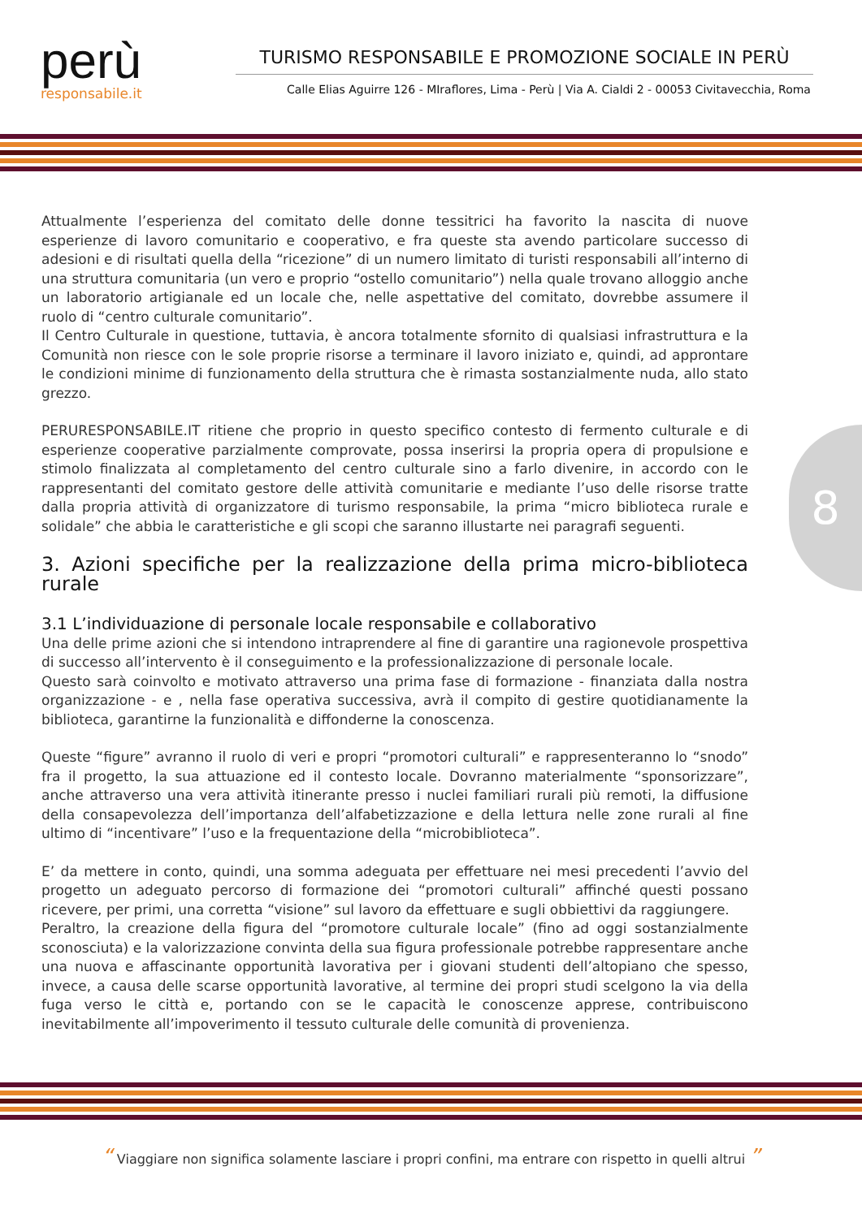perù
responsabile.it
TURISMO RESPONSABILE E PROMOZIONE SOCIALE IN PERÙ
Calle Elias Aguirre 126 - MIraflores, Lima - Perù | Via A. Cialdi 2 - 00053 Civitavecchia, Roma
8
Attualmente l’esperienza del comitato delle donne tessitrici ha favorito la nascita di nuove esperienze di lavoro comunitario e cooperativo, e fra queste sta avendo particolare successo di adesioni e di risultati quella della “ricezione” di un numero limitato di turisti responsabili all’interno di una struttura comunitaria (un vero e proprio “ostello comunitario”) nella quale trovano alloggio anche un laboratorio artigianale ed un locale che, nelle aspettative del comitato, dovrebbe assumere il ruolo di “centro culturale comunitario”.
Il Centro Culturale in questione, tuttavia, è ancora totalmente sfornito di qualsiasi infrastruttura e la Comunità non riesce con le sole proprie risorse a terminare il lavoro iniziato e, quindi, ad approntare le condizioni minime di funzionamento della struttura che è rimasta sostanzialmente nuda, allo stato grezzo.
PERURESPONSABILE.IT ritiene che proprio in questo specifico contesto di fermento culturale e di esperienze cooperative parzialmente comprovate, possa inserirsi la propria opera di propulsione e stimolo finalizzata al completamento del centro culturale sino a farlo divenire, in accordo con le rappresentanti del comitato gestore delle attività comunitarie e mediante l’uso delle risorse tratte dalla propria attività di organizzatore di turismo responsabile, la prima “micro biblioteca rurale e solidale” che abbia le caratteristiche e gli scopi che saranno illustarte nei paragrafi seguenti.
3. Azioni specifiche per la realizzazione della prima micro-biblioteca rurale
3.1 L’individuazione di personale locale responsabile e collaborativo
Una delle prime azioni che si intendono intraprendere al fine di garantire una ragionevole prospettiva di successo all’intervento è il conseguimento e la professionalizzazione di personale locale.
Questo sarà coinvolto e motivato attraverso una prima fase di formazione - finanziata dalla nostra organizzazione - e , nella fase operativa successiva, avrà il compito di gestire quotidianamente la biblioteca, garantirne la funzionalità e diffonderne la conoscenza.
Queste “figure” avranno il ruolo di veri e propri “promotori culturali” e rappresenteranno lo “snodo” fra il progetto, la sua attuazione ed il contesto locale. Dovranno materialmente “sponsorizzare”, anche attraverso una vera attività itinerante presso i nuclei familiari rurali più remoti, la diffusione della consapevolezza dell’importanza dell’alfabetizzazione e della lettura nelle zone rurali al fine ultimo di “incentivare” l’uso e la frequentazione della “microbiblioteca”.
E’ da mettere in conto, quindi, una somma adeguata per effettuare nei mesi precedenti l’avvio del progetto un adeguato percorso di formazione dei “promotori culturali” affinché questi possano ricevere, per primi, una corretta “visione” sul lavoro da effettuare e sugli obbiettivi da raggiungere.
Peraltro, la creazione della figura del “promotore culturale locale” (fino ad oggi sostanzialmente sconosciuta) e la valorizzazione convinta della sua figura professionale potrebbe rappresentare anche una nuova e affascinante opportunità lavorativa per i giovani studenti dell’altopiano che spesso, invece, a causa delle scarse opportunità lavorative, al termine dei propri studi scelgono la via della fuga verso le città e, portando con se le capacità le conoscenze apprese, contribuiscono inevitabilmente all’impoverimento il tessuto culturale delle comunità di provenienza.
“ Viaggiare non significa solamente lasciare i propri confini, ma entrare con rispetto in quelli altrui ”